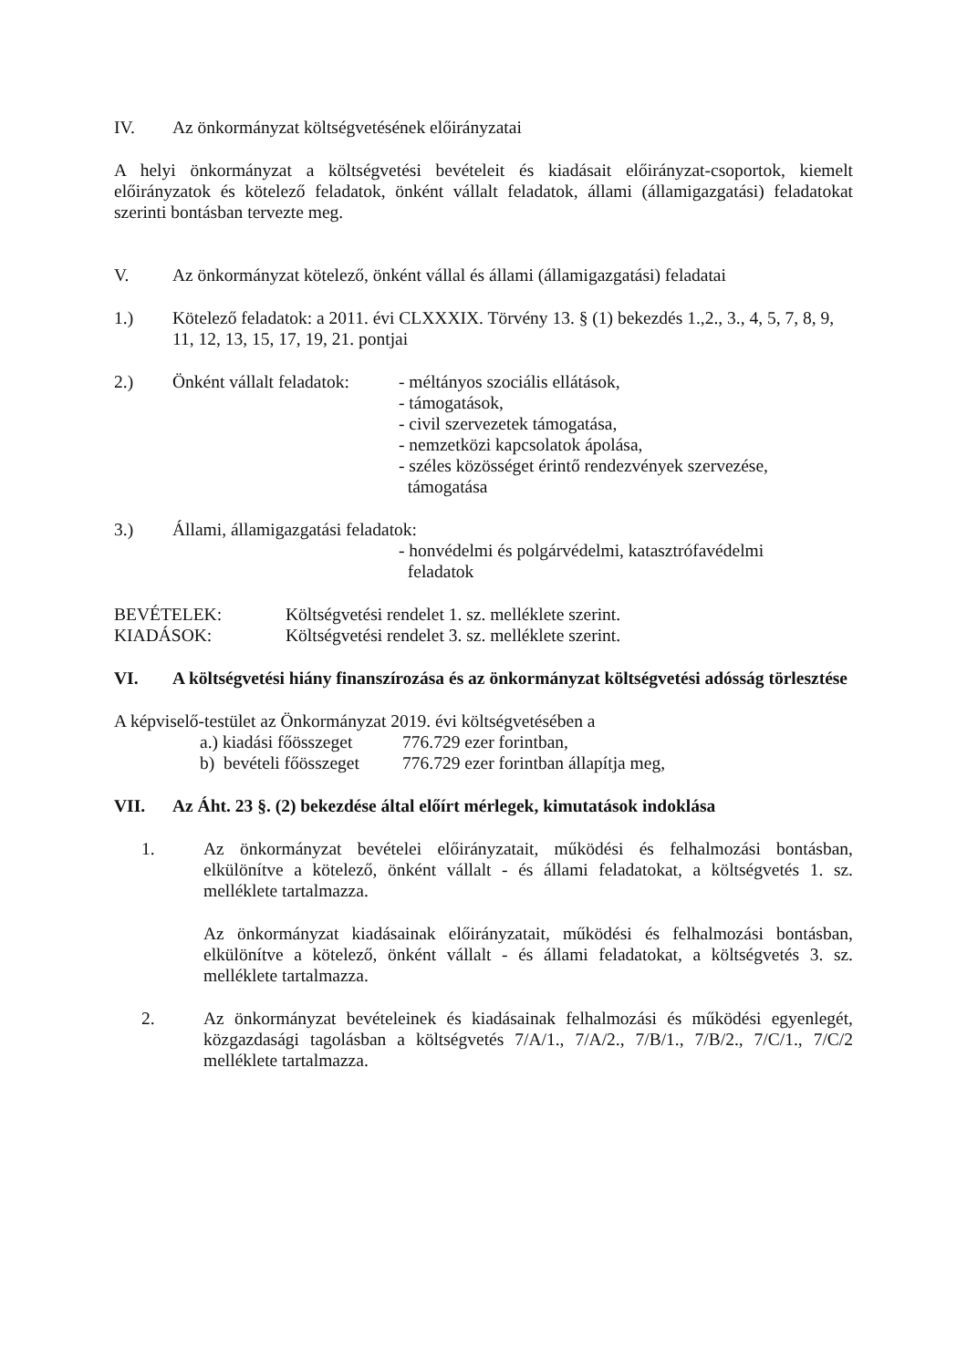IV. Az önkormányzat költségvetésének előirányzatai
A helyi önkormányzat a költségvetési bevételeit és kiadásait előirányzat-csoportok, kiemelt előirányzatok és kötelező feladatok, önként vállalt feladatok, állami (államigazgatási) feladatokat szerinti bontásban tervezte meg.
V. Az önkormányzat kötelező, önként vállal és állami (államigazgatási) feladatai
1.) Kötelező feladatok: a 2011. évi CLXXXIX. Törvény 13. § (1) bekezdés 1.,2., 3., 4, 5, 7, 8, 9, 11, 12, 13, 15, 17, 19, 21. pontjai
2.) Önként vállalt feladatok: - méltányos szociális ellátások,
- támogatások,
- civil szervezetek támogatása,
- nemzetközi kapcsolatok ápolása,
- széles közösséget érintő rendezvények szervezése,
támogatása
3.) Állami, államigazgatási feladatok:
- honvédelmi és polgárvédelmi, katasztrófavédelmi
feladatok
BEVÉTELEK: Költségvetési rendelet 1. sz. melléklete szerint.
KIADÁSOK: Költségvetési rendelet 3. sz. melléklete szerint.
VI. A költségvetési hiány finanszírozása és az önkormányzat költségvetési adósság törlesztése
A képviselő-testület az Önkormányzat 2019. évi költségvetésében a
a.) kiadási főösszeget 776.729 ezer forintban,
b) bevételi főösszeget 776.729 ezer forintban állapítja meg,
VII. Az Áht. 23 §. (2) bekezdése által előírt mérlegek, kimutatások indoklása
1. Az önkormányzat bevételei előirányzatait, működési és felhalmozási bontásban, elkülönítve a kötelező, önként vállalt - és állami feladatokat, a költségvetés 1. sz. melléklete tartalmazza.
Az önkormányzat kiadásainak előirányzatait, működési és felhalmozási bontásban, elkülönítve a kötelező, önként vállalt - és állami feladatokat, a költségvetés 3. sz. melléklete tartalmazza.
2. Az önkormányzat bevételeinek és kiadásainak felhalmozási és működési egyenlegét, közgazdasági tagolásban a költségvetés 7/A/1., 7/A/2., 7/B/1., 7/B/2., 7/C/1., 7/C/2 melléklete tartalmazza.